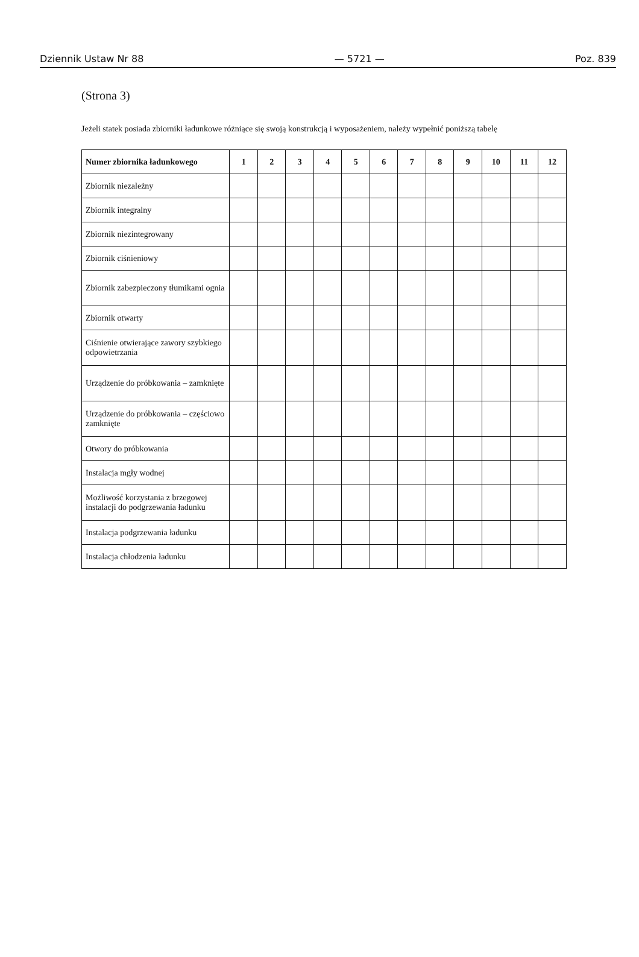Dziennik Ustaw Nr 88 — 5721 — Poz. 839
(Strona 3)
Jeżeli statek posiada zbiorniki ładunkowe różniące się swoją konstrukcją i wyposażeniem, należy wypełnić poniższą tabelę
| Numer zbiornika ładunkowego | 1 | 2 | 3 | 4 | 5 | 6 | 7 | 8 | 9 | 10 | 11 | 12 |
| --- | --- | --- | --- | --- | --- | --- | --- | --- | --- | --- | --- | --- |
| Zbiornik niezależny | | | | | | | | | | | | |
| Zbiornik integralny | | | | | | | | | | | | |
| Zbiornik niezintegrowany | | | | | | | | | | | | |
| Zbiornik ciśnieniowy | | | | | | | | | | | | |
| Zbiornik zabezpieczony tłumikami ognia | | | | | | | | | | | | |
| Zbiornik otwarty | | | | | | | | | | | | |
| Ciśnienie otwierające zawory szybkiego odpowietrzania | | | | | | | | | | | | |
| Urządzenie do próbkowania – zamknięte | | | | | | | | | | | | |
| Urządzenie do próbkowania – częściowo zamknięte | | | | | | | | | | | | |
| Otwory do próbkowania | | | | | | | | | | | | |
| Instalacja mgły wodnej | | | | | | | | | | | | |
| Możliwość korzystania z brzegowej instalacji do podgrzewania ładunku | | | | | | | | | | | | |
| Instalacja podgrzewania ładunku | | | | | | | | | | | | |
| Instalacja chłodzenia ładunku | | | | | | | | | | | | |